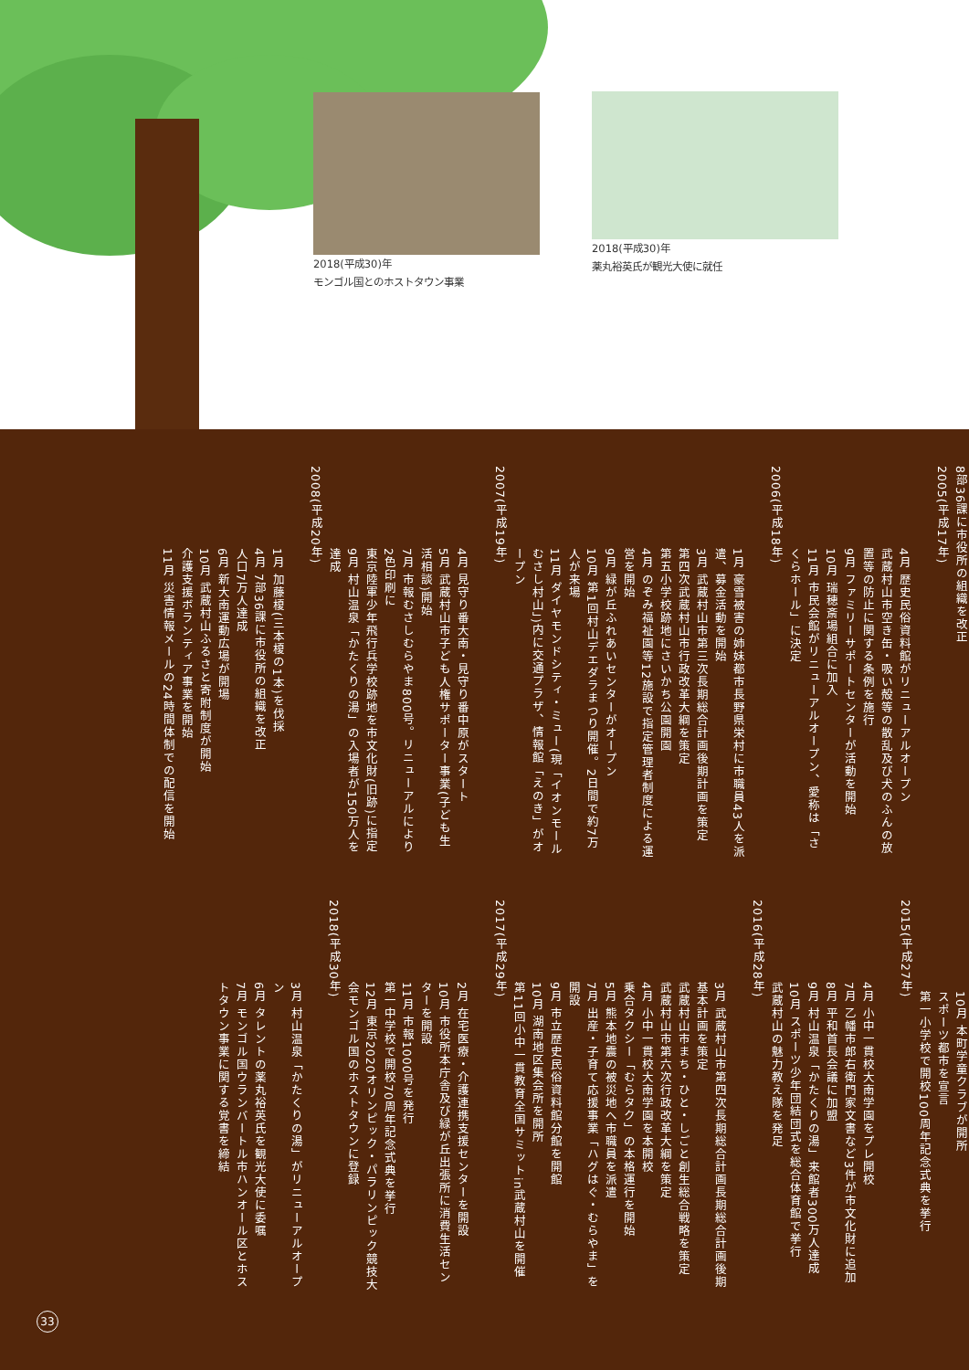2018(平成30)年
モンゴル国とのホストタウン事業
2018(平成30)年
薬丸裕英氏が観光大使に就任
8部36課に市役所の組織を改正
2005(平成17年)
4月 歴史民俗資料館がリニューアルオープン
武蔵村山市空き缶・吸い殻等の散乱及び犬のふんの放置等の防止に関する条例を施行
9月 ファミリーサポートセンターが活動を開始
10月 瑞穂斎場組合に加入
11月 市民会館がリニューアルオープン、愛称は「さくらホール」に決定
2006(平成18年)
1月 豪雪被害の姉妹都市長野県栄村に市職員43人を派遣、募金活動を開始
3月 武蔵村山市第三次長期総合計画後期計画を策定
第四次武蔵村山市行政改革大綱を策定
第五小学校跡地にさいかち公園開園
4月 のぞみ福祉園等12施設で指定管理者制度による運営を開始
9月 緑が丘ふれあいセンターがオープン
10月 第1回村山デエダラまつり開催。2日間で約7万人が来場
11月 ダイヤモンドシティ・ミュー(現「イオンモールむさし村山」)内に交通プラザ、情報館「えのき」がオープン
2007(平成19年)
4月 見守り番大南・見守り番中原がスタート
5月 武蔵村山市子ども人権サポーター事業(子ども生活相談)開始
7月 市報むさしむらやま800号。リニューアルにより2色印刷に
東京陸軍少年飛行兵学校跡地を市文化財(旧跡)に指定
9月 村山温泉「かたくりの湯」の入場者が150万人を達成
2008(平成20年)
1月 加藤榎(三本榎の1本)を伐採
4月 7部36課に市役所の組織を改正
人口7万人達成
6月 新大南運動広場が開場
10月 武蔵村山ふるさと寄附制度が開始
介護支援ボランティア事業を開始
11月 災害情報メールの24時間体制での配信を開始
10月 本町学童クラブが開所
スポーツ都市を宣言
第一小学校で開校100周年記念式典を挙行
2015(平成27年)
4月 小中一貫校大南学園をプレ開校
7月 乙幡市郎右衛門家文書など3件が市文化財に追加
8月 平和首長会議に加盟
9月 村山温泉「かたくりの湯」来館者300万人達成
10月 スポーツ少年団結団式を総合体育館で挙行
武蔵村山の魅力教え隊を発足
2016(平成28年)
3月 武蔵村山市第四次長期総合計画長期総合計画後期基本計画を策定
武蔵村山市まち・ひと・しごと創生総合戦略を策定
武蔵村山市第六次行政改革大綱を策定
4月 小中一貫校大南学園を本開校
乗合タクシー「むらタク」の本格運行を開始
5月 熊本地震の被災地へ市職員を派遣
7月 出産・子育て応援事業「ハグはぐ・むらやま」を開設
9月 市立歴史民俗資料館分館を開館
10月 湖南地区集会所を開所
第11回小中一貫教育全国サミットin武蔵村山を開催
2017(平成29年)
2月 在宅医療・介護連携支援センターを開設
10月 市役所本庁舎及び緑が丘出張所に消費生活センターを開設
11月 市報1000号を発行
第一中学校で開校70周年記念式典を挙行
12月 東京2020オリンピック・パラリンピック競技大会モンゴル国のホストタウンに登録
2018(平成30年)
3月 村山温泉「かたくりの湯」がリニューアルオープン
6月 タレントの薬丸裕英氏を観光大使に委嘱
7月 モンゴル国ウランバートル市ハンオール区とホストタウン事業に関する覚書を締結
33